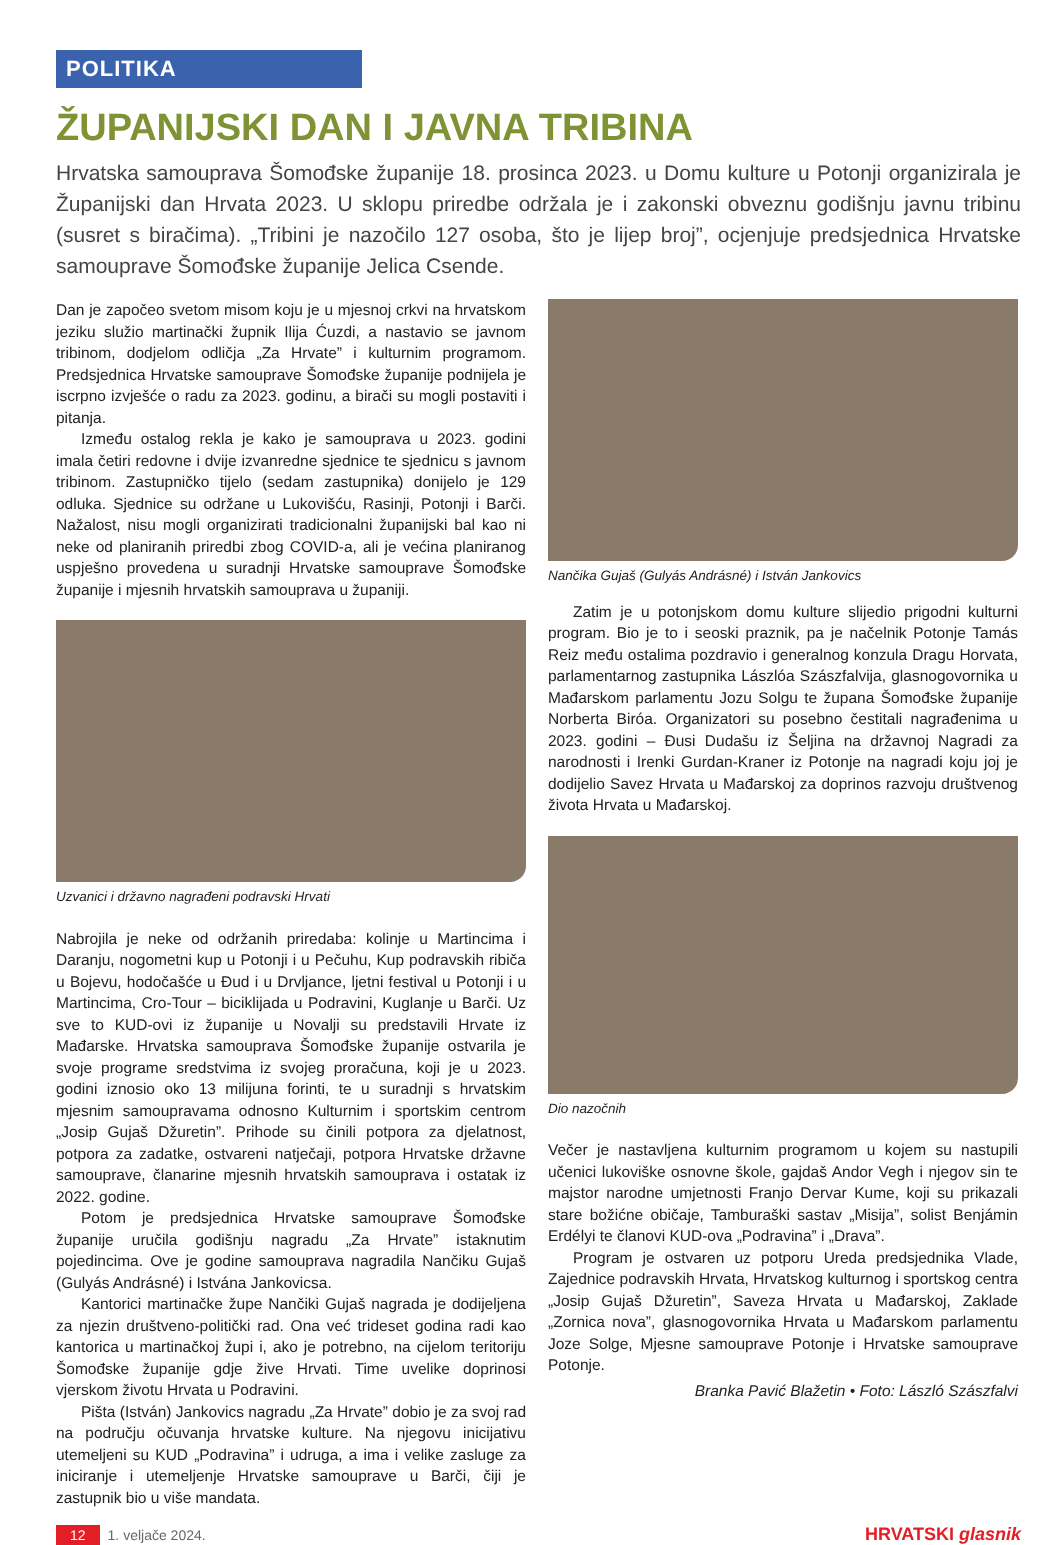POLITIKA
ŽUPANIJSKI DAN I JAVNA TRIBINA
Hrvatska samouprava Šomođske županije 18. prosinca 2023. u Domu kulture u Potonji organizirala je Županijski dan Hrvata 2023. U sklopu priredbe održala je i zakonski obveznu godišnju javnu tribinu (susret s biračima). „Tribini je nazočilo 127 osoba, što je lijep broj”, ocjenjuje predsjednica Hrvatske samouprave Šomođske županije Jelica Csende.
Dan je započeo svetom misom koju je u mjesnoj crkvi na hrvatskom jeziku služio martinački župnik Ilija Ćuzdi, a nastavio se javnom tribinom, dodjelom odličja „Za Hrvate” i kulturnim programom. Predsjednica Hrvatske samouprave Šomođske županije podnijela je iscrpno izvješće o radu za 2023. godinu, a birači su mogli postaviti i pitanja.
Između ostalog rekla je kako je samouprava u 2023. godini imala četiri redovne i dvije izvanredne sjednice te sjednicu s javnom tribinom. Zastupničko tijelo (sedam zastupnika) donijelo je 129 odluka. Sjednice su održane u Lukovišću, Rasinji, Potonji i Barči. Nažalost, nisu mogli organizirati tradicionalni županijski bal kao ni neke od planiranih priredbi zbog COVID-a, ali je većina planiranog uspješno provedena u suradnji Hrvatske samouprave Šomođske županije i mjesnih hrvatskih samouprava u županiji.
Uzvanici i državno nagrađeni podravski Hrvati
Nabrojila je neke od održanih priredaba: kolinje u Martincima i Daranju, nogometni kup u Potonji i u Pečuhu, Kup podravskih ribiča u Bojevu, hodočašće u Đud i u Drvljance, ljetni festival u Potonji i u Martincima, Cro-Tour – biciklijada u Podravini, Kuglanje u Barči. Uz sve to KUD-ovi iz županije u Novalji su predstavili Hrvate iz Mađarske. Hrvatska samouprava Šomođske županije ostvarila je svoje programe sredstvima iz svojeg proračuna, koji je u 2023. godini iznosio oko 13 milijuna forinti, te u suradnji s hrvatskim mjesnim samoupravama odnosno Kulturnim i sportskim centrom „Josip Gujaš Džuretin”. Prihode su činili potpora za djelatnost, potpora za zadatke, ostvareni natječaji, potpora Hrvatske državne samouprave, članarine mjesnih hrvatskih samouprava i ostatak iz 2022. godine.
Potom je predsjednica Hrvatske samouprave Šomođske županije uručila godišnju nagradu „Za Hrvate” istaknutim pojedincima. Ove je godine samouprava nagradila Nančiku Gujaš (Gulyás Andrásné) i Istvána Jankovicsa.
Kantorici martinačke župe Nančiki Gujaš nagrada je dodijeljena za njezin društveno-politički rad. Ona već trideset godina radi kao kantorica u martinačkoj župi i, ako je potrebno, na cijelom teritoriju Šomođske županije gdje žive Hrvati. Time uvelike doprinosi vjerskom životu Hrvata u Podravini.
Pišta (István) Jankovics nagradu „Za Hrvate” dobio je za svoj rad na području očuvanja hrvatske kulture. Na njegovu inicijativu utemeljeni su KUD „Podravina” i udruga, a ima i velike zasluge za iniciranje i utemeljenje Hrvatske samouprave u Barči, čiji je zastupnik bio u više mandata.
Nančika Gujaš (Gulyás Andrásné) i István Jankovics
Zatim je u potonjskom domu kulture slijedio prigodni kulturni program. Bio je to i seoski praznik, pa je načelnik Potonje Tamás Reiz među ostalima pozdravio i generalnog konzula Dragu Horvata, parlamentarnog zastupnika Lászlóa Szászfalvija, glasnogovornika u Mađarskom parlamentu Jozu Solgu te župana Šomođske županije Norberta Biróa. Organizatori su posebno čestitali nagrađenima u 2023. godini – Đusi Dudašu iz Šeljina na državnoj Nagradi za narodnosti i Irenki Gurdan-Kraner iz Potonje na nagradi koju joj je dodijelio Savez Hrvata u Mađarskoj za doprinos razvoju društvenog života Hrvata u Mađarskoj.
Dio nazočnih
Večer je nastavljena kulturnim programom u kojem su nastupili učenici lukoviške osnovne škole, gajdaš Andor Vegh i njegov sin te majstor narodne umjetnosti Franjo Dervar Kume, koji su prikazali stare božićne običaje, Tamburaški sastav „Misija”, solist Benjámin Erdélyi te članovi KUD-ova „Podravina” i „Drava”.
Program je ostvaren uz potporu Ureda predsjednika Vlade, Zajednice podravskih Hrvata, Hrvatskog kulturnog i sportskog centra „Josip Gujaš Džuretin”, Saveza Hrvata u Mađarskoj, Zaklade „Zornica nova”, glasnogovornika Hrvata u Mađarskom parlamentu Joze Solge, Mjesne samouprave Potonje i Hrvatske samouprave Potonje.
Branka Pavić Blažetin • Foto: László Szászfalvi
12 1. veljače 2024.
HRVATSKI glasnik